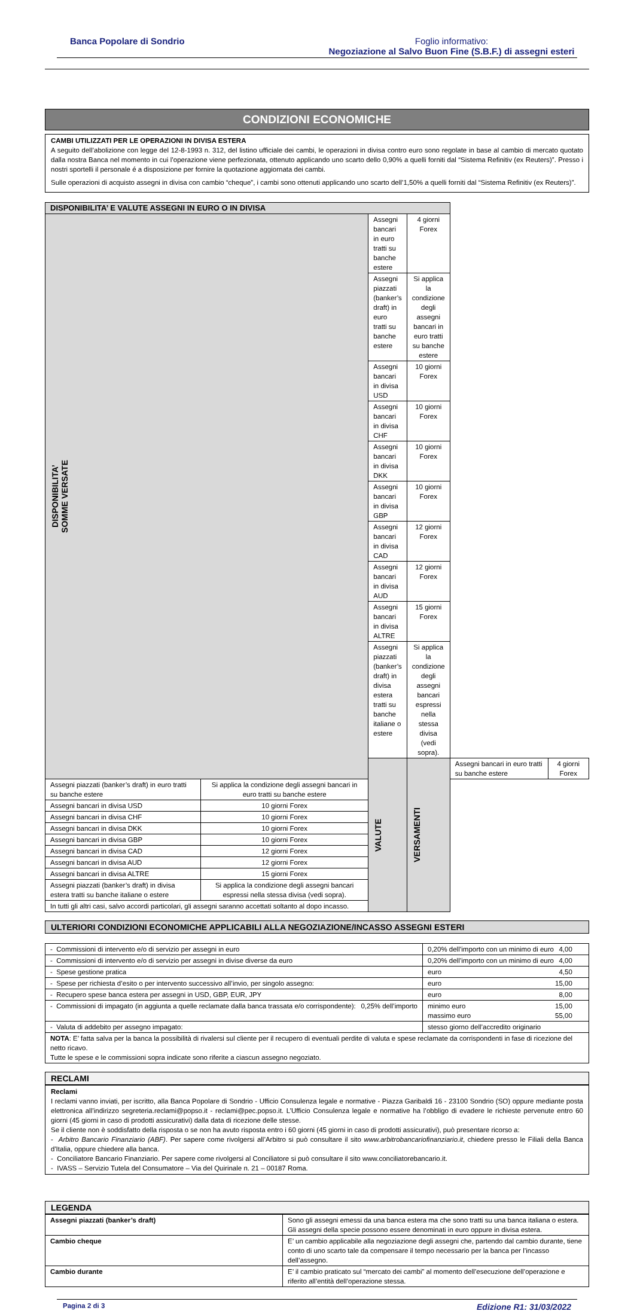Banca Popolare di Sondrio Foglio informativo:
Negoziazione al Salvo Buon Fine (S.B.F.) di assegni esteri
CONDIZIONI ECONOMICHE
CAMBI UTILIZZATI PER LE OPERAZIONI IN DIVISA ESTERA
A seguito dell’abolizione con legge del 12-8-1993 n. 312, del listino ufficiale dei cambi, le operazioni in divisa contro euro sono regolate in base al cambio di mercato quotato dalla nostra Banca nel momento in cui l’operazione viene perfezionata, ottenuto applicando uno scarto dello 0,90% a quelli forniti dal “Sistema Refinitiv (ex Reuters)”. Presso i nostri sportelli il personale é a disposizione per fornire la quotazione aggiornata dei cambi.
Sulle operazioni di acquisto assegni in divisa con cambio “cheque”, i cambi sono ottenuti applicando uno scarto dell’1,50% a quelli forniti dal “Sistema Refinitiv (ex Reuters)”.
| DISPONIBILITA’ E VALUTE ASSEGNI IN EURO O IN DIVISA | | | | | |
| --- | --- | --- | --- | --- | --- |
| DISPONIBILITA’ SOMME VERSATE | | Assegni bancari in euro tratti su banche estere | 4 giorni Forex | | |
| | | Assegni piazzati (banker’s draft) in euro tratti su banche estere | Si applica la condizione degli assegni bancari in euro tratti su banche estere | | |
| | | Assegni bancari in divisa USD | 10 giorni Forex | | |
| | | Assegni bancari in divisa CHF | 10 giorni Forex | | |
| | | Assegni bancari in divisa DKK | 10 giorni Forex | | |
| | | Assegni bancari in divisa GBP | 10 giorni Forex | | |
| | | Assegni bancari in divisa CAD | 12 giorni Forex | | |
| | | Assegni bancari in divisa AUD | 12 giorni Forex | | |
| | | Assegni bancari in divisa ALTRE | 15 giorni Forex | | |
| | | Assegni piazzati (banker’s draft) in divisa estera tratti su banche italiane o estere | Si applica la condizione degli assegni bancari espressi nella stessa divisa (vedi sopra). | | |
| | | VALUTE | VERSAMENTI | Assegni bancari in euro tratti su banche estere | 4 giorni Forex |
| Assegni piazzati (banker’s draft) in euro tratti su banche estere | Si applica la condizione degli assegni bancari in euro tratti su banche estere | | | | |
| Assegni bancari in divisa USD | 10 giorni Forex | | | | |
| Assegni bancari in divisa CHF | 10 giorni Forex | | | | |
| Assegni bancari in divisa DKK | 10 giorni Forex | | | | |
| Assegni bancari in divisa GBP | 10 giorni Forex | | | | |
| Assegni bancari in divisa CAD | 12 giorni Forex | | | | |
| Assegni bancari in divisa AUD | 12 giorni Forex | | | | |
| Assegni bancari in divisa ALTRE | 15 giorni Forex | | | | |
| Assegni piazzati (banker’s draft) in divisa estera tratti su banche italiane o estere | Si applica la condizione degli assegni bancari espressi nella stessa divisa (vedi sopra). | | | | |
| In tutti gli altri casi, salvo accordi particolari, gli assegni saranno accettati soltanto al dopo incasso. | | | | | |
ULTERIORI CONDIZIONI ECONOMICHE APPLICABILI ALLA NEGOZIAZIONE/INCASSO ASSEGNI ESTERI
| - Commissioni di intervento e/o di servizio per assegni in euro | 0,20% dell’importo con un minimo di euro 4,00 |
| - Commissioni di intervento e/o di servizio per assegni in divise diverse da euro | 0,20% dell’importo con un minimo di euro 4,00 |
| - Spese gestione pratica | euro 4,50 |
| - Spese per richiesta d’esito o per intervento successivo all’invio, per singolo assegno: | euro 15,00 |
| - Recupero spese banca estera per assegni in USD, GBP, EUR, JPY | euro 8,00 |
| - Commissioni di impagato (in aggiunta a quelle reclamate dalla banca trassata e/o corrispondente): 0,25% dell’importo | minimo euro 15,00 massimo euro 55,00 |
| - Valuta di addebito per assegno impagato: | stesso giorno dell’accredito originario |
| NOTA : E’ fatta salva per la banca la possibilità di rivalersi sul cliente per il recupero di eventuali perdite di valuta e spese reclamate da corrispondenti in fase di ricezione del netto ricavo. Tutte le spese e le commissioni sopra indicate sono riferite a ciascun assegno negoziato. | |
RECLAMI
Reclami
I reclami vanno inviati, per iscritto, alla Banca Popolare di Sondrio - Ufficio Consulenza legale e normative - Piazza Garibaldi 16 - 23100 Sondrio (SO) oppure mediante posta elettronica all’indirizzo segreteria.reclami@popso.it - reclami@pec.popso.it. L’Ufficio Consulenza legale e normative ha l’obbligo di evadere le richieste pervenute entro 60 giorni (45 giorni in caso di prodotti assicurativi) dalla data di ricezione delle stesse.
Se il cliente non è soddisfatto della risposta o se non ha avuto risposta entro i 60 giorni (45 giorni in caso di prodotti assicurativi), può presentare ricorso a:
- Arbitro Bancario Finanziario (ABF). Per sapere come rivolgersi all’Arbitro si può consultare il sito www.arbitrobancariofinanziario.it, chiedere presso le Filiali della Banca d'Italia, oppure chiedere alla banca.
- Conciliatore Bancario Finanziario. Per sapere come rivolgersi al Conciliatore si può consultare il sito www.conciliatorebancario.it.
- IVASS – Servizio Tutela del Consumatore – Via del Quirinale n. 21 – 00187 Roma.
LEGENDA
| Assegni piazzati (banker’s draft) | Sono gli assegni emessi da una banca estera ma che sono tratti su una banca italiana o estera. Gli assegni della specie possono essere denominati in euro oppure in divisa estera. |
| Cambio cheque | E’ un cambio applicabile alla negoziazione degli assegni che, partendo dal cambio durante, tiene conto di uno scarto tale da compensare il tempo necessario per la banca per l’incasso dell’assegno. |
| Cambio durante | E’ il cambio praticato sul “mercato dei cambi” al momento dell’esecuzione dell’operazione e riferito all’entità dell’operazione stessa. |
Pagina 2 di 3 Edizione R1: 31/03/2022